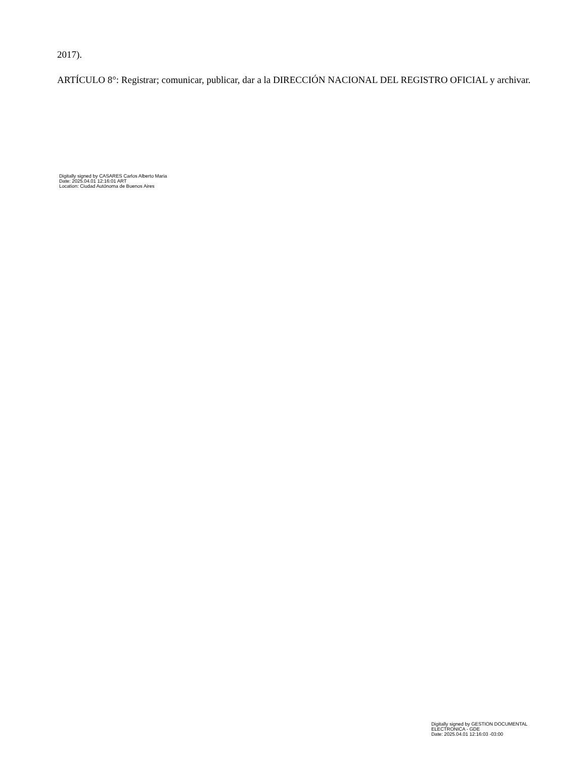2017).
ARTÍCULO 8°: Registrar; comunicar, publicar, dar a la DIRECCIÓN NACIONAL DEL REGISTRO OFICIAL y archivar.
Digitally signed by CASARES Carlos Alberto Maria
Date: 2025.04.01 12:16:01 ART
Location: Ciudad Autónoma de Buenos Aires
Digitally signed by GESTION DOCUMENTAL
ELECTRONICA - GDE
Date: 2025.04.01 12:16:03 -03:00